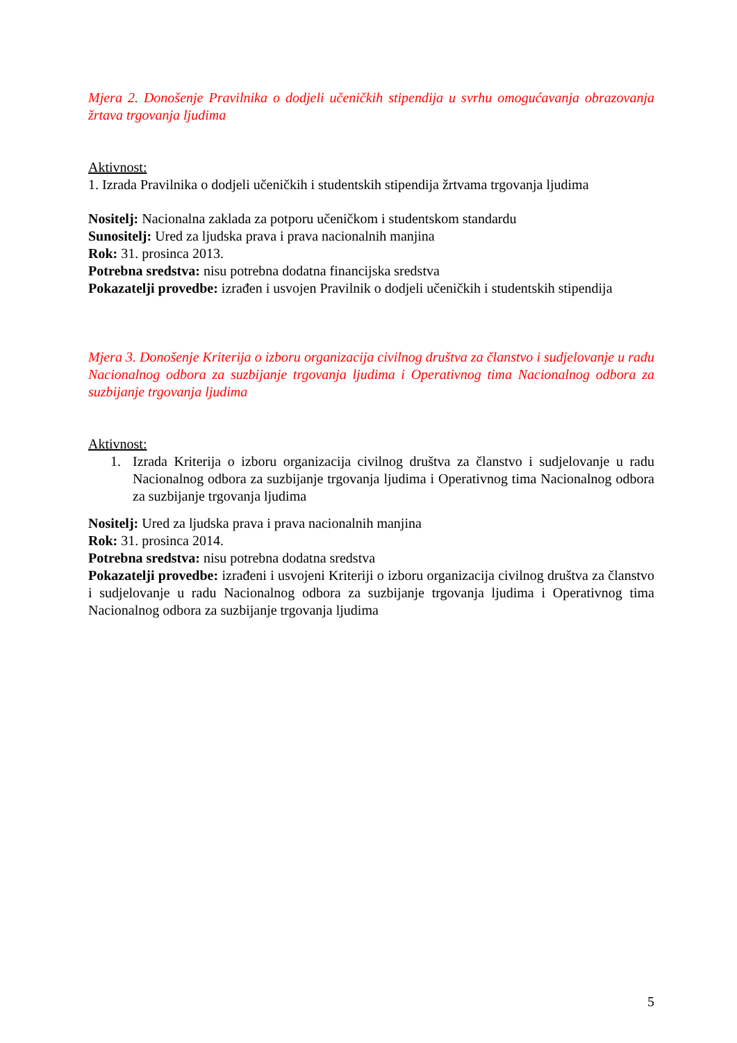Mjera 2. Donošenje Pravilnika o dodjeli učeničkih stipendija u svrhu omogućavanja obrazovanja žrtava trgovanja ljudima
Aktivnost:
1. Izrada Pravilnika o dodjeli učeničkih i studentskih stipendija žrtvama trgovanja ljudima
Nositelj: Nacionalna zaklada za potporu učeničkom i studentskom standardu
Sunositelj: Ured za ljudska prava i prava nacionalnih manjina
Rok: 31. prosinca 2013.
Potrebna sredstva: nisu potrebna dodatna financijska sredstva
Pokazatelji provedbe: izrađen i usvojen Pravilnik o dodjeli učeničkih i studentskih stipendija
Mjera 3. Donošenje Kriterija o izboru organizacija civilnog društva za članstvo i sudjelovanje u radu Nacionalnog odbora za suzbijanje trgovanja ljudima i Operativnog tima Nacionalnog odbora za suzbijanje trgovanja ljudima
Aktivnost:
1. Izrada Kriterija o izboru organizacija civilnog društva za članstvo i sudjelovanje u radu Nacionalnog odbora za suzbijanje trgovanja ljudima i Operativnog tima Nacionalnog odbora za suzbijanje trgovanja ljudima
Nositelj: Ured za ljudska prava i prava nacionalnih manjina
Rok: 31. prosinca 2014.
Potrebna sredstva: nisu potrebna dodatna sredstva
Pokazatelji provedbe: izrađeni i usvojeni Kriteriji o izboru organizacija civilnog društva za članstvo i sudjelovanje u radu Nacionalnog odbora za suzbijanje trgovanja ljudima i Operativnog tima Nacionalnog odbora za suzbijanje trgovanja ljudima
5